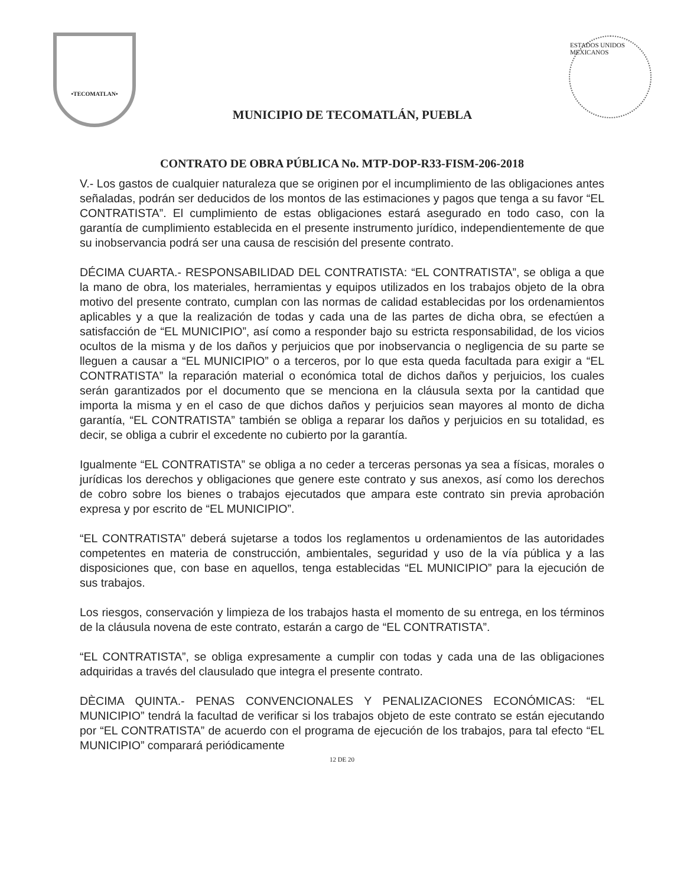•TECOMATLAN•
MUNICIPIO DE TECOMATLÁN, PUEBLA
ESTADOS UNIDOS MEXICANOS
CONTRATO DE OBRA PÚBLICA No. MTP-DOP-R33-FISM-206-2018
V.- Los gastos de cualquier naturaleza que se originen por el incumplimiento de las obligaciones antes señaladas, podrán ser deducidos de los montos de las estimaciones y pagos que tenga a su favor “EL CONTRATISTA”. El cumplimiento de estas obligaciones estará asegurado en todo caso, con la garantía de cumplimiento establecida en el presente instrumento jurídico, independientemente de que su inobservancia podrá ser una causa de rescisión del presente contrato.
DÉCIMA CUARTA.- RESPONSABILIDAD DEL CONTRATISTA: “EL CONTRATISTA”, se obliga a que la mano de obra, los materiales, herramientas y equipos utilizados en los trabajos objeto de la obra motivo del presente contrato, cumplan con las normas de calidad establecidas por los ordenamientos aplicables y a que la realización de todas y cada una de las partes de dicha obra, se efectúen a satisfacción de “EL MUNICIPIO”, así como a responder bajo su estricta responsabilidad, de los vicios ocultos de la misma y de los daños y perjuicios que por inobservancia o negligencia de su parte se lleguen a causar a “EL MUNICIPIO” o a terceros, por lo que esta queda facultada para exigir a “EL CONTRATISTA” la reparación material o económica total de dichos daños y perjuicios, los cuales serán garantizados por el documento que se menciona en la cláusula sexta por la cantidad que importa la misma y en el caso de que dichos daños y perjuicios sean mayores al monto de dicha garantía, “EL CONTRATISTA” también se obliga a reparar los daños y perjuicios en su totalidad, es decir, se obliga a cubrir el excedente no cubierto por la garantía.
Igualmente “EL CONTRATISTA” se obliga a no ceder a terceras personas ya sea a físicas, morales o jurídicas los derechos y obligaciones que genere este contrato y sus anexos, así como los derechos de cobro sobre los bienes o trabajos ejecutados que ampara este contrato sin previa aprobación expresa y por escrito de “EL MUNICIPIO”.
“EL CONTRATISTA” deberá sujetarse a todos los reglamentos u ordenamientos de las autoridades competentes en materia de construcción, ambientales, seguridad y uso de la vía pública y a las disposiciones que, con base en aquellos, tenga establecidas “EL MUNICIPIO” para la ejecución de sus trabajos.
Los riesgos, conservación y limpieza de los trabajos hasta el momento de su entrega, en los términos de la cláusula novena de este contrato, estarán a cargo de “EL CONTRATISTA”.
“EL CONTRATISTA”, se obliga expresamente a cumplir con todas y cada una de las obligaciones adquiridas a través del clausulado que integra el presente contrato.
DÈCIMA QUINTA.- PENAS CONVENCIONALES Y PENALIZACIONES ECONÓMICAS: “EL MUNICIPIO” tendrá la facultad de verificar si los trabajos objeto de este contrato se están ejecutando por “EL CONTRATISTA” de acuerdo con el programa de ejecución de los trabajos, para tal efecto “EL MUNICIPIO” comparará periódicamente
12 DE 20